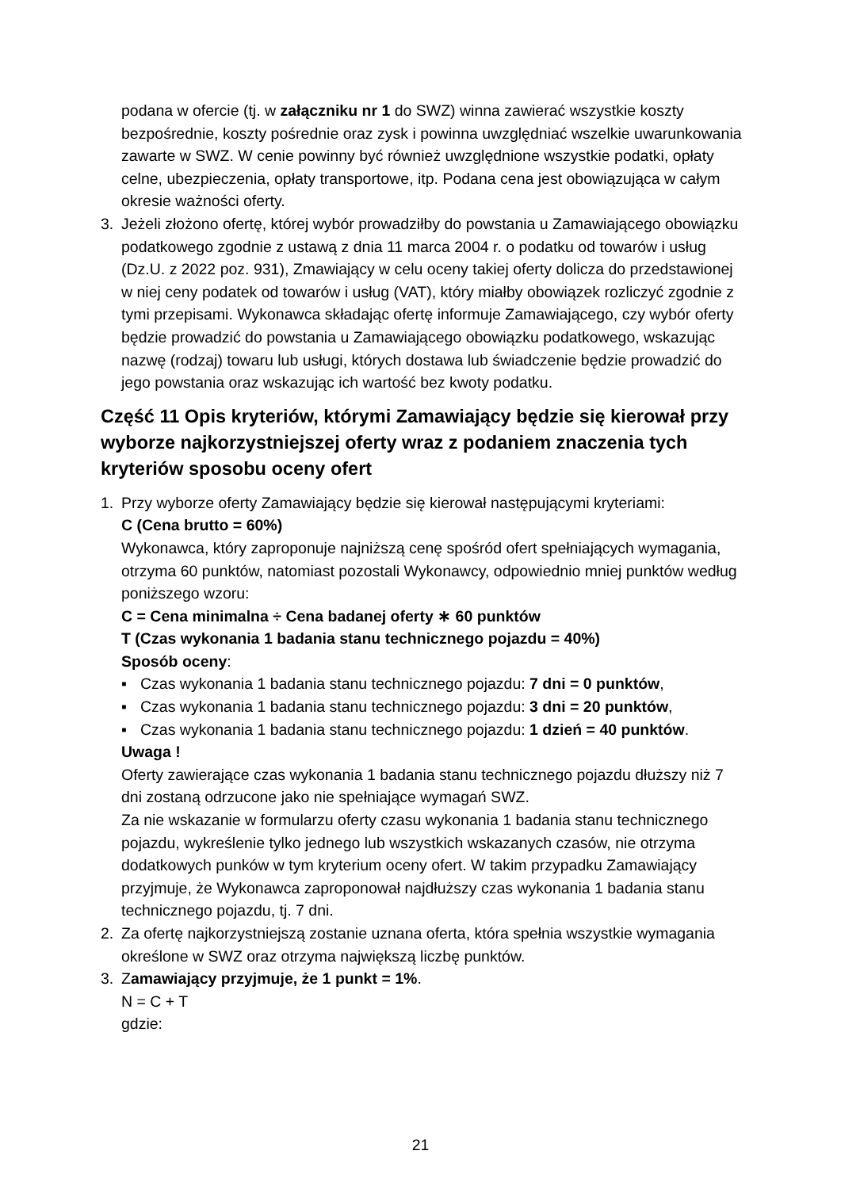podana w ofercie (tj. w załączniku nr 1 do SWZ) winna zawierać wszystkie koszty bezpośrednie, koszty pośrednie oraz zysk i powinna uwzględniać wszelkie uwarunkowania zawarte w SWZ. W cenie powinny być również uwzględnione wszystkie podatki, opłaty celne, ubezpieczenia, opłaty transportowe, itp. Podana cena jest obowiązująca w całym okresie ważności oferty.
3. Jeżeli złożono ofertę, której wybór prowadziłby do powstania u Zamawiającego obowiązku podatkowego zgodnie z ustawą z dnia 11 marca 2004 r. o podatku od towarów i usług (Dz.U. z 2022 poz. 931), Zmawiający w celu oceny takiej oferty dolicza do przedstawionej w niej ceny podatek od towarów i usług (VAT), który miałby obowiązek rozliczyć zgodnie z tymi przepisami. Wykonawca składając ofertę informuje Zamawiającego, czy wybór oferty będzie prowadzić do powstania u Zamawiającego obowiązku podatkowego, wskazując nazwę (rodzaj) towaru lub usługi, których dostawa lub świadczenie będzie prowadzić do jego powstania oraz wskazując ich wartość bez kwoty podatku.
Część 11 Opis kryteriów, którymi Zamawiający będzie się kierował przy wyborze najkorzystniejszej oferty wraz z podaniem znaczenia tych kryteriów sposobu oceny ofert
1. Przy wyborze oferty Zamawiający będzie się kierował następującymi kryteriami:
C (Cena brutto = 60%)
Wykonawca, który zaproponuje najniższą cenę spośród ofert spełniających wymagania, otrzyma 60 punktów, natomiast pozostali Wykonawcy, odpowiednio mniej punktów według poniższego wzoru:
C = Cena minimalna ÷ Cena badanej oferty ∗ 60 punktów
T (Czas wykonania 1 badania stanu technicznego pojazdu = 40%)
Sposób oceny:
▪ Czas wykonania 1 badania stanu technicznego pojazdu: 7 dni = 0 punktów,
▪ Czas wykonania 1 badania stanu technicznego pojazdu: 3 dni = 20 punktów,
▪ Czas wykonania 1 badania stanu technicznego pojazdu: 1 dzień = 40 punktów.
Uwaga !
Oferty zawierające czas wykonania 1 badania stanu technicznego pojazdu dłuższy niż 7 dni zostaną odrzucone jako nie spełniające wymagań SWZ.
Za nie wskazanie w formularzu oferty czasu wykonania 1 badania stanu technicznego pojazdu, wykreślenie tylko jednego lub wszystkich wskazanych czasów, nie otrzyma dodatkowych punków w tym kryterium oceny ofert. W takim przypadku Zamawiający przyjmuje, że Wykonawca zaproponował najdłuższy czas wykonania 1 badania stanu technicznego pojazdu, tj. 7 dni.
2. Za ofertę najkorzystniejszą zostanie uznana oferta, która spełnia wszystkie wymagania określone w SWZ oraz otrzyma największą liczbę punktów.
3. Zamawiający przyjmuje, że 1 punkt = 1%.
N = C + T
gdzie:
21